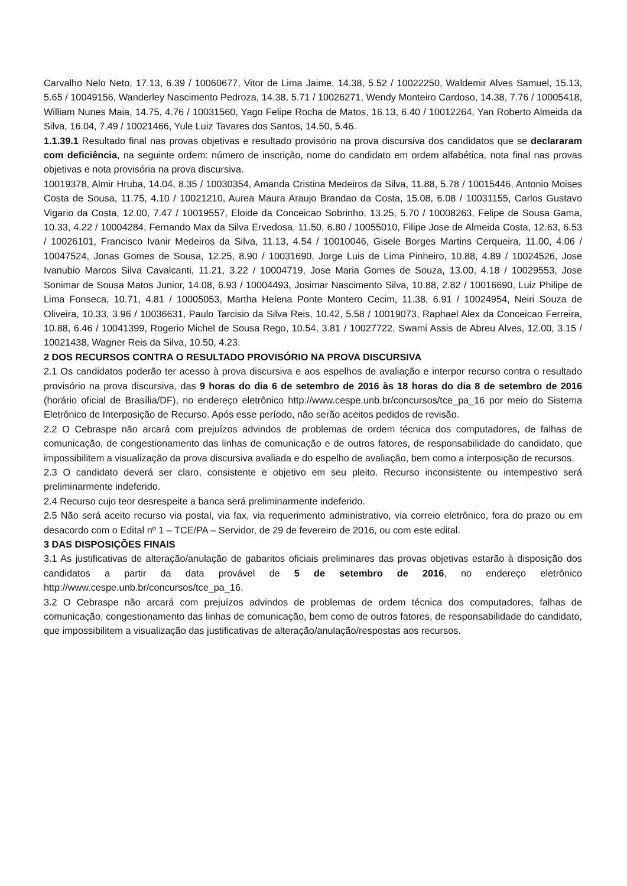Carvalho Nelo Neto, 17.13, 6.39 / 10060677, Vitor de Lima Jaime, 14.38, 5.52 / 10022250, Waldemir Alves Samuel, 15.13, 5.65 / 10049156, Wanderley Nascimento Pedroza, 14.38, 5.71 / 10026271, Wendy Monteiro Cardoso, 14.38, 7.76 / 10005418, William Nunes Maia, 14.75, 4.76 / 10031560, Yago Felipe Rocha de Matos, 16.13, 6.40 / 10012264, Yan Roberto Almeida da Silva, 16.04, 7.49 / 10021466, Yule Luiz Tavares dos Santos, 14.50, 5.46.
1.1.39.1 Resultado final nas provas objetivas e resultado provisório na prova discursiva dos candidatos que se declararam com deficiência, na seguinte ordem: número de inscrição, nome do candidato em ordem alfabética, nota final nas provas objetivas e nota provisória na prova discursiva.
10019378, Almir Hruba, 14.04, 8.35 / 10030354, Amanda Cristina Medeiros da Silva, 11.88, 5.78 / 10015446, Antonio Moises Costa de Sousa, 11.75, 4.10 / 10021210, Aurea Maura Araujo Brandao da Costa, 15.08, 6.08 / 10031155, Carlos Gustavo Vigario da Costa, 12.00, 7.47 / 10019557, Eloide da Conceicao Sobrinho, 13.25, 5.70 / 10008263, Felipe de Sousa Gama, 10.33, 4.22 / 10004284, Fernando Max da Silva Ervedosa, 11.50, 6.80 / 10055010, Filipe Jose de Almeida Costa, 12.63, 6.53 / 10026101, Francisco Ivanir Medeiros da Silva, 11.13, 4.54 / 10010046, Gisele Borges Martins Cerqueira, 11.00, 4.06 / 10047524, Jonas Gomes de Sousa, 12.25, 8.90 / 10031690, Jorge Luis de Lima Pinheiro, 10.88, 4.89 / 10024526, Jose Ivanubio Marcos Silva Cavalcanti, 11.21, 3.22 / 10004719, Jose Maria Gomes de Souza, 13.00, 4.18 / 10029553, Jose Sonimar de Sousa Matos Junior, 14.08, 6.93 / 10004493, Josimar Nascimento Silva, 10.88, 2.82 / 10016690, Luiz Philipe de Lima Fonseca, 10.71, 4.81 / 10005053, Martha Helena Ponte Montero Cecim, 11.38, 6.91 / 10024954, Neiri Souza de Oliveira, 10.33, 3.96 / 10036631, Paulo Tarcisio da Silva Reis, 10.42, 5.58 / 10019073, Raphael Alex da Conceicao Ferreira, 10.88, 6.46 / 10041399, Rogerio Michel de Sousa Rego, 10.54, 3.81 / 10027722, Swami Assis de Abreu Alves, 12.00, 3.15 / 10021438, Wagner Reis da Silva, 10.50, 4.23.
2 DOS RECURSOS CONTRA O RESULTADO PROVISÓRIO NA PROVA DISCURSIVA
2.1 Os candidatos poderão ter acesso à prova discursiva e aos espelhos de avaliação e interpor recurso contra o resultado provisório na prova discursiva, das 9 horas do dia 6 de setembro de 2016 às 18 horas do dia 8 de setembro de 2016 (horário oficial de Brasília/DF), no endereço eletrônico http://www.cespe.unb.br/concursos/tce_pa_16 por meio do Sistema Eletrônico de Interposição de Recurso. Após esse período, não serão aceitos pedidos de revisão.
2.2 O Cebraspe não arcará com prejuízos advindos de problemas de ordem técnica dos computadores, de falhas de comunicação, de congestionamento das linhas de comunicação e de outros fatores, de responsabilidade do candidato, que impossibilitem a visualização da prova discursiva avaliada e do espelho de avaliação, bem como a interposição de recursos.
2.3 O candidato deverá ser claro, consistente e objetivo em seu pleito. Recurso inconsistente ou intempestivo será preliminarmente indeferido.
2.4 Recurso cujo teor desrespeite a banca será preliminarmente indeferido.
2.5 Não será aceito recurso via postal, via fax, via requerimento administrativo, via correio eletrônico, fora do prazo ou em desacordo com o Edital nº 1 – TCE/PA – Servidor, de 29 de fevereiro de 2016, ou com este edital.
3 DAS DISPOSIÇÕES FINAIS
3.1 As justificativas de alteração/anulação de gabaritos oficiais preliminares das provas objetivas estarão à disposição dos candidatos a partir da data provável de 5 de setembro de 2016, no endereço eletrônico http://www.cespe.unb.br/concursos/tce_pa_16.
3.2 O Cebraspe não arcará com prejuízos advindos de problemas de ordem técnica dos computadores, falhas de comunicação, congestionamento das linhas de comunicação, bem como de outros fatores, de responsabilidade do candidato, que impossibilitem a visualização das justificativas de alteração/anulação/respostas aos recursos.